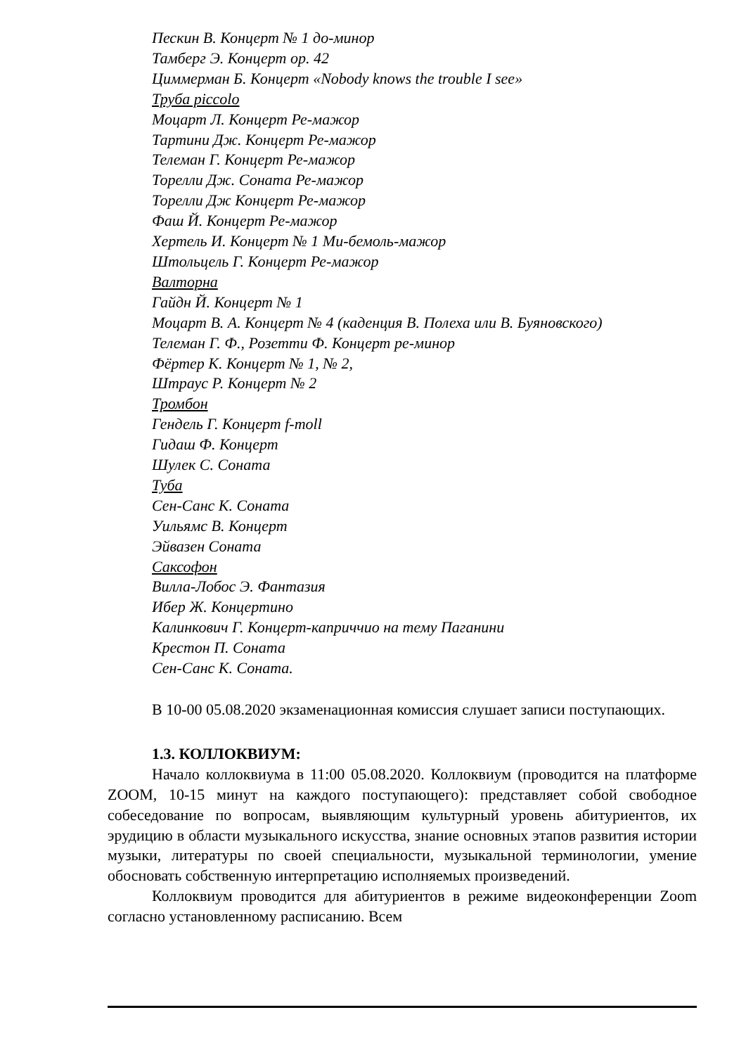Пескин В. Концерт № 1 до-минор
Тамберг Э. Концерт op. 42
Циммерман Б. Концерт «Nobody knows the trouble I see»
Труба piccolo
Моцарт Л. Концерт Ре-мажор
Тартини Дж. Концерт Ре-мажор
Телеман Г. Концерт Ре-мажор
Торелли Дж. Соната Ре-мажор
Торелли Дж Концерт Ре-мажор
Фаш Й. Концерт Ре-мажор
Хертель И. Концерт № 1 Ми-бемоль-мажор
Штольцель Г. Концерт Ре-мажор
Валторна
Гайдн Й. Концерт № 1
Моцарт В. А. Концерт № 4 (каденция В. Полеха или В. Буяновского)
Телеман Г. Ф., Розетти Ф. Концерт ре-минор
Фёртер К. Концерт № 1, № 2,
Штраус Р. Концерт № 2
Тромбон
Гендель Г. Концерт f-moll
Гидаш Ф. Концерт
Шулек С. Соната
Туба
Сен-Санс К. Соната
Уильямс В. Концерт
Эйвазен Соната
Саксофон
Вилла-Лобос Э. Фантазия
Ибер Ж. Концертино
Калинкович Г. Концерт-каприччио на тему Паганини
Крестон П. Соната
Сен-Санс К. Соната.
В 10-00 05.08.2020 экзаменационная комиссия слушает записи поступающих.
1.3. КОЛЛОКВИУМ:
Начало коллоквиума в 11:00 05.08.2020. Коллоквиум (проводится на платформе ZOOM, 10-15 минут на каждого поступающего): представляет собой свободное собеседование по вопросам, выявляющим культурный уровень абитуриентов, их эрудицию в области музыкального искусства, знание основных этапов развития истории музыки, литературы по своей специальности, музыкальной терминологии, умение обосновать собственную интерпретацию исполняемых произведений.
Коллоквиум проводится для абитуриентов в режиме видеоконференции Zoom согласно установленному расписанию. Всем